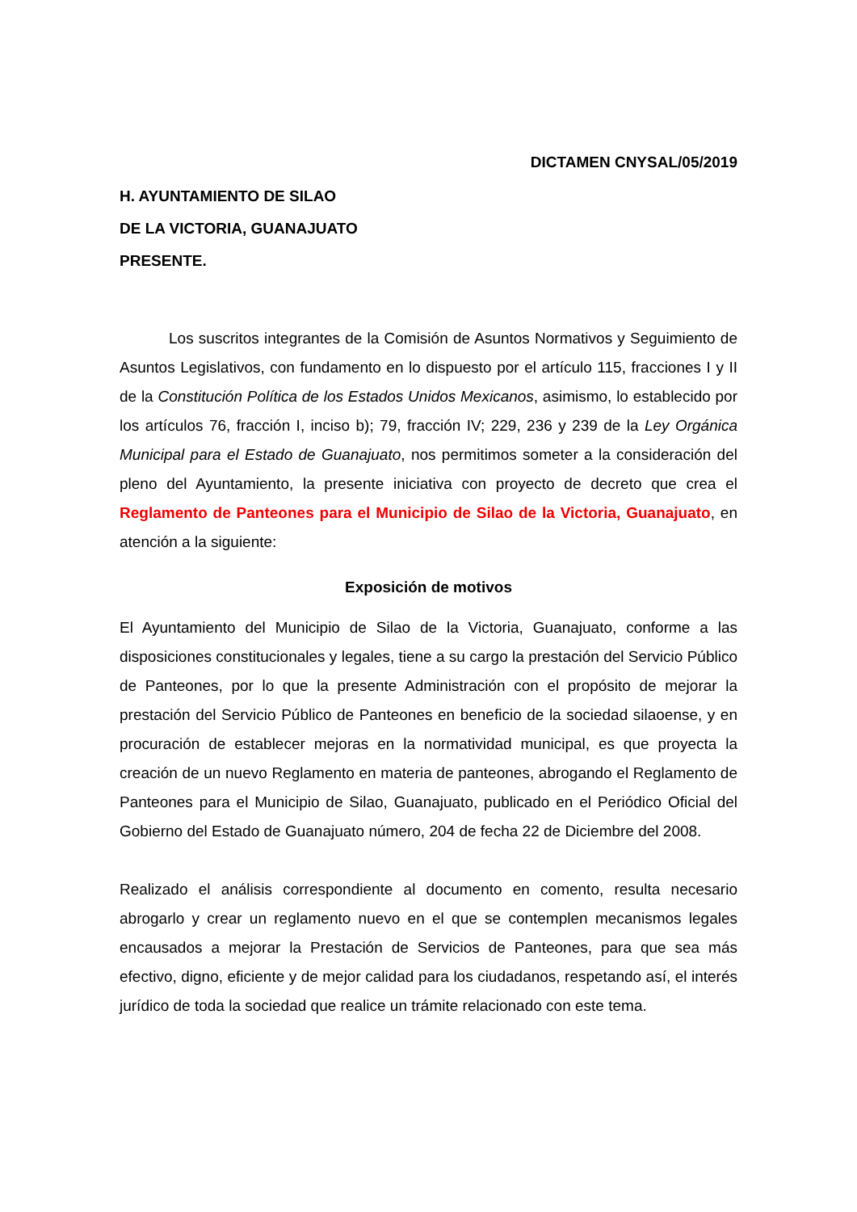DICTAMEN CNYSAL/05/2019
H. AYUNTAMIENTO DE SILAO
DE LA VICTORIA, GUANAJUATO
PRESENTE.
Los suscritos integrantes de la Comisión de Asuntos Normativos y Seguimiento de Asuntos Legislativos, con fundamento en lo dispuesto por el artículo 115, fracciones I y II de la Constitución Política de los Estados Unidos Mexicanos, asimismo, lo establecido por los artículos 76, fracción I, inciso b); 79, fracción IV; 229, 236 y 239 de la Ley Orgánica Municipal para el Estado de Guanajuato, nos permitimos someter a la consideración del pleno del Ayuntamiento, la presente iniciativa con proyecto de decreto que crea el Reglamento de Panteones para el Municipio de Silao de la Victoria, Guanajuato, en atención a la siguiente:
Exposición de motivos
El Ayuntamiento del Municipio de Silao de la Victoria, Guanajuato, conforme a las disposiciones constitucionales y legales, tiene a su cargo la prestación del Servicio Público de Panteones, por lo que la presente Administración con el propósito de mejorar la prestación del Servicio Público de Panteones en beneficio de la sociedad silaoense, y en procuración de establecer mejoras en la normatividad municipal, es que proyecta la creación de un nuevo Reglamento en materia de panteones, abrogando el Reglamento de Panteones para el Municipio de Silao, Guanajuato, publicado en el Periódico Oficial del Gobierno del Estado de Guanajuato número, 204 de fecha 22 de Diciembre del 2008.
Realizado el análisis correspondiente al documento en comento, resulta necesario abrogarlo y crear un reglamento nuevo en el que se contemplen mecanismos legales encausados a mejorar la Prestación de Servicios de Panteones, para que sea más efectivo, digno, eficiente y de mejor calidad para los ciudadanos, respetando así, el interés jurídico de toda la sociedad que realice un trámite relacionado con este tema.